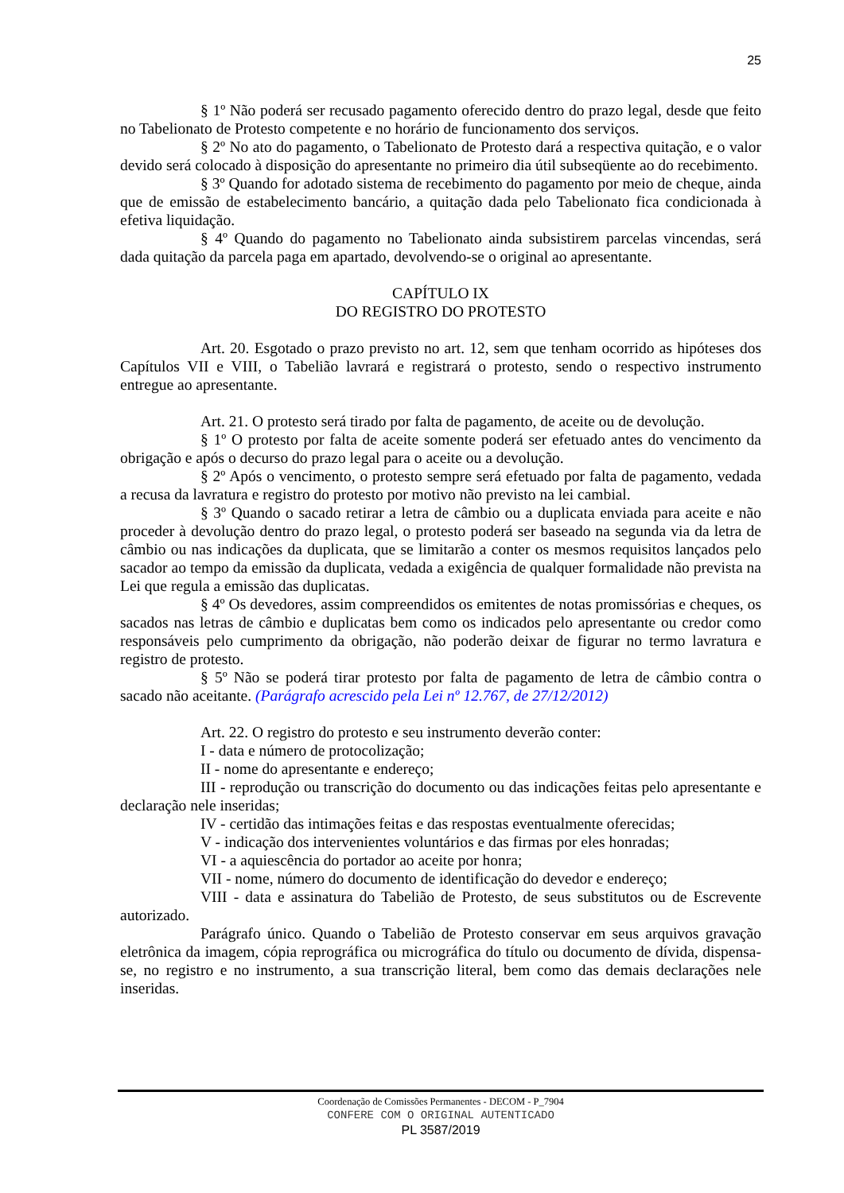25
§ 1º Não poderá ser recusado pagamento oferecido dentro do prazo legal, desde que feito no Tabelionato de Protesto competente e no horário de funcionamento dos serviços.
§ 2º No ato do pagamento, o Tabelionato de Protesto dará a respectiva quitação, e o valor devido será colocado à disposição do apresentante no primeiro dia útil subseqüente ao do recebimento.
§ 3º Quando for adotado sistema de recebimento do pagamento por meio de cheque, ainda que de emissão de estabelecimento bancário, a quitação dada pelo Tabelionato fica condicionada à efetiva liquidação.
§ 4º Quando do pagamento no Tabelionato ainda subsistirem parcelas vincendas, será dada quitação da parcela paga em apartado, devolvendo-se o original ao apresentante.
CAPÍTULO IX
DO REGISTRO DO PROTESTO
Art. 20. Esgotado o prazo previsto no art. 12, sem que tenham ocorrido as hipóteses dos Capítulos VII e VIII, o Tabelião lavrará e registrará o protesto, sendo o respectivo instrumento entregue ao apresentante.
Art. 21. O protesto será tirado por falta de pagamento, de aceite ou de devolução.
§ 1º O protesto por falta de aceite somente poderá ser efetuado antes do vencimento da obrigação e após o decurso do prazo legal para o aceite ou a devolução.
§ 2º Após o vencimento, o protesto sempre será efetuado por falta de pagamento, vedada a recusa da lavratura e registro do protesto por motivo não previsto na lei cambial.
§ 3º Quando o sacado retirar a letra de câmbio ou a duplicata enviada para aceite e não proceder à devolução dentro do prazo legal, o protesto poderá ser baseado na segunda via da letra de câmbio ou nas indicações da duplicata, que se limitarão a conter os mesmos requisitos lançados pelo sacador ao tempo da emissão da duplicata, vedada a exigência de qualquer formalidade não prevista na Lei que regula a emissão das duplicatas.
§ 4º Os devedores, assim compreendidos os emitentes de notas promissórias e cheques, os sacados nas letras de câmbio e duplicatas bem como os indicados pelo apresentante ou credor como responsáveis pelo cumprimento da obrigação, não poderão deixar de figurar no termo lavratura e registro de protesto.
§ 5º Não se poderá tirar protesto por falta de pagamento de letra de câmbio contra o sacado não aceitante. (Parágrafo acrescido pela Lei nº 12.767, de 27/12/2012)
Art. 22. O registro do protesto e seu instrumento deverão conter:
I - data e número de protocolização;
II - nome do apresentante e endereço;
III - reprodução ou transcrição do documento ou das indicações feitas pelo apresentante e declaração nele inseridas;
IV - certidão das intimações feitas e das respostas eventualmente oferecidas;
V - indicação dos intervenientes voluntários e das firmas por eles honradas;
VI - a aquiescência do portador ao aceite por honra;
VII - nome, número do documento de identificação do devedor e endereço;
VIII - data e assinatura do Tabelião de Protesto, de seus substitutos ou de Escrevente autorizado.
Parágrafo único. Quando o Tabelião de Protesto conservar em seus arquivos gravação eletrônica da imagem, cópia reprográfica ou micrográfica do título ou documento de dívida, dispensa-se, no registro e no instrumento, a sua transcrição literal, bem como das demais declarações nele inseridas.
Coordenação de Comissões Permanentes - DECOM - P_7904
CONFERE COM O ORIGINAL AUTENTICADO
PL 3587/2019